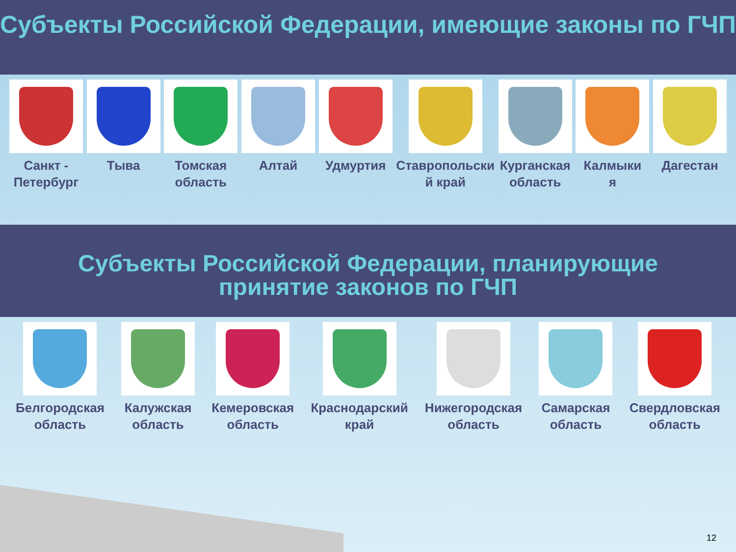Субъекты Российской Федерации, имеющие законы по ГЧП
Санкт -
Петербург
Тыва Томская
область
Алтай Удмуртия Ставропольски
й край
Курганская
область
Калмыки
я
Дагестан
Субъекты Российской Федерации, планирующие
принятие законов по ГЧП
Белгородская
область
Калужская
область
Кемеровская
область
Краснодарский
край
Нижегородская
область
Самарская
область
Свердловская
область
12